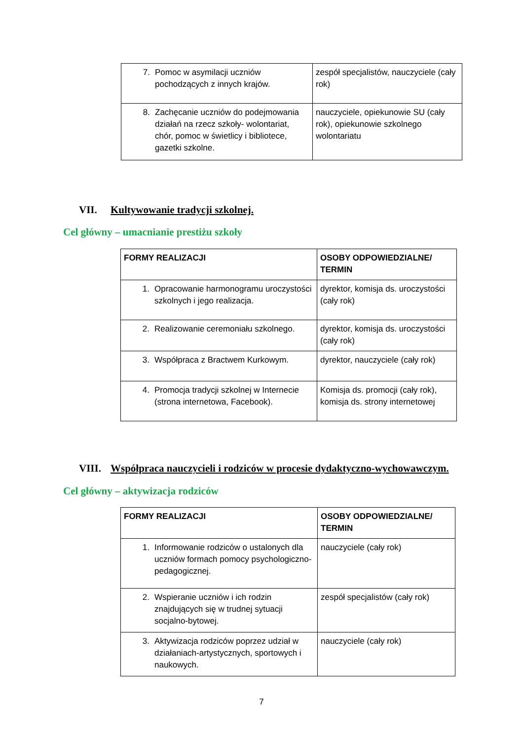| 7. Pomoc w asymilacji uczniów pochodzących z innych krajów. | zespół specjalistów, nauczyciele (cały rok) |
| 8. Zachęcanie uczniów do podejmowania działań na rzecz szkoły- wolontariat, chór, pomoc w świetlicy i bibliotece, gazetki szkolne. | nauczyciele, opiekunowie SU (cały rok), opiekunowie szkolnego wolontariatu |
VII. Kultywowanie tradycji szkolnej.
Cel główny – umacnianie prestiżu szkoły
| FORMY REALIZACJI | OSOBY ODPOWIEDZIALNE/ TERMIN |
| --- | --- |
| 1. Opracowanie harmonogramu uroczystości szkolnych i jego realizacja. | dyrektor, komisja ds. uroczystości (cały rok) |
| 2. Realizowanie ceremoniału szkolnego. | dyrektor, komisja ds. uroczystości (cały rok) |
| 3. Współpraca z Bractwem Kurkowym. | dyrektor, nauczyciele (cały rok) |
| 4. Promocja tradycji szkolnej w Internecie (strona internetowa, Facebook). | Komisja ds. promocji (cały rok), komisja ds. strony internetowej |
VIII. Współpraca nauczycieli i rodziców w procesie dydaktyczno-wychowawczym.
Cel główny – aktywizacja rodziców
| FORMY REALIZACJI | OSOBY ODPOWIEDZIALNE/ TERMIN |
| --- | --- |
| 1. Informowanie rodziców o ustalonych dla uczniów formach pomocy psychologiczno-pedagogicznej. | nauczyciele (cały rok) |
| 2. Wspieranie uczniów i ich rodzin znajdujących się w trudnej sytuacji socjalno-bytowej. | zespół specjalistów (cały rok) |
| 3. Aktywizacja rodziców poprzez udział w działaniach-artystycznych, sportowych i naukowych. | nauczyciele (cały rok) |
7